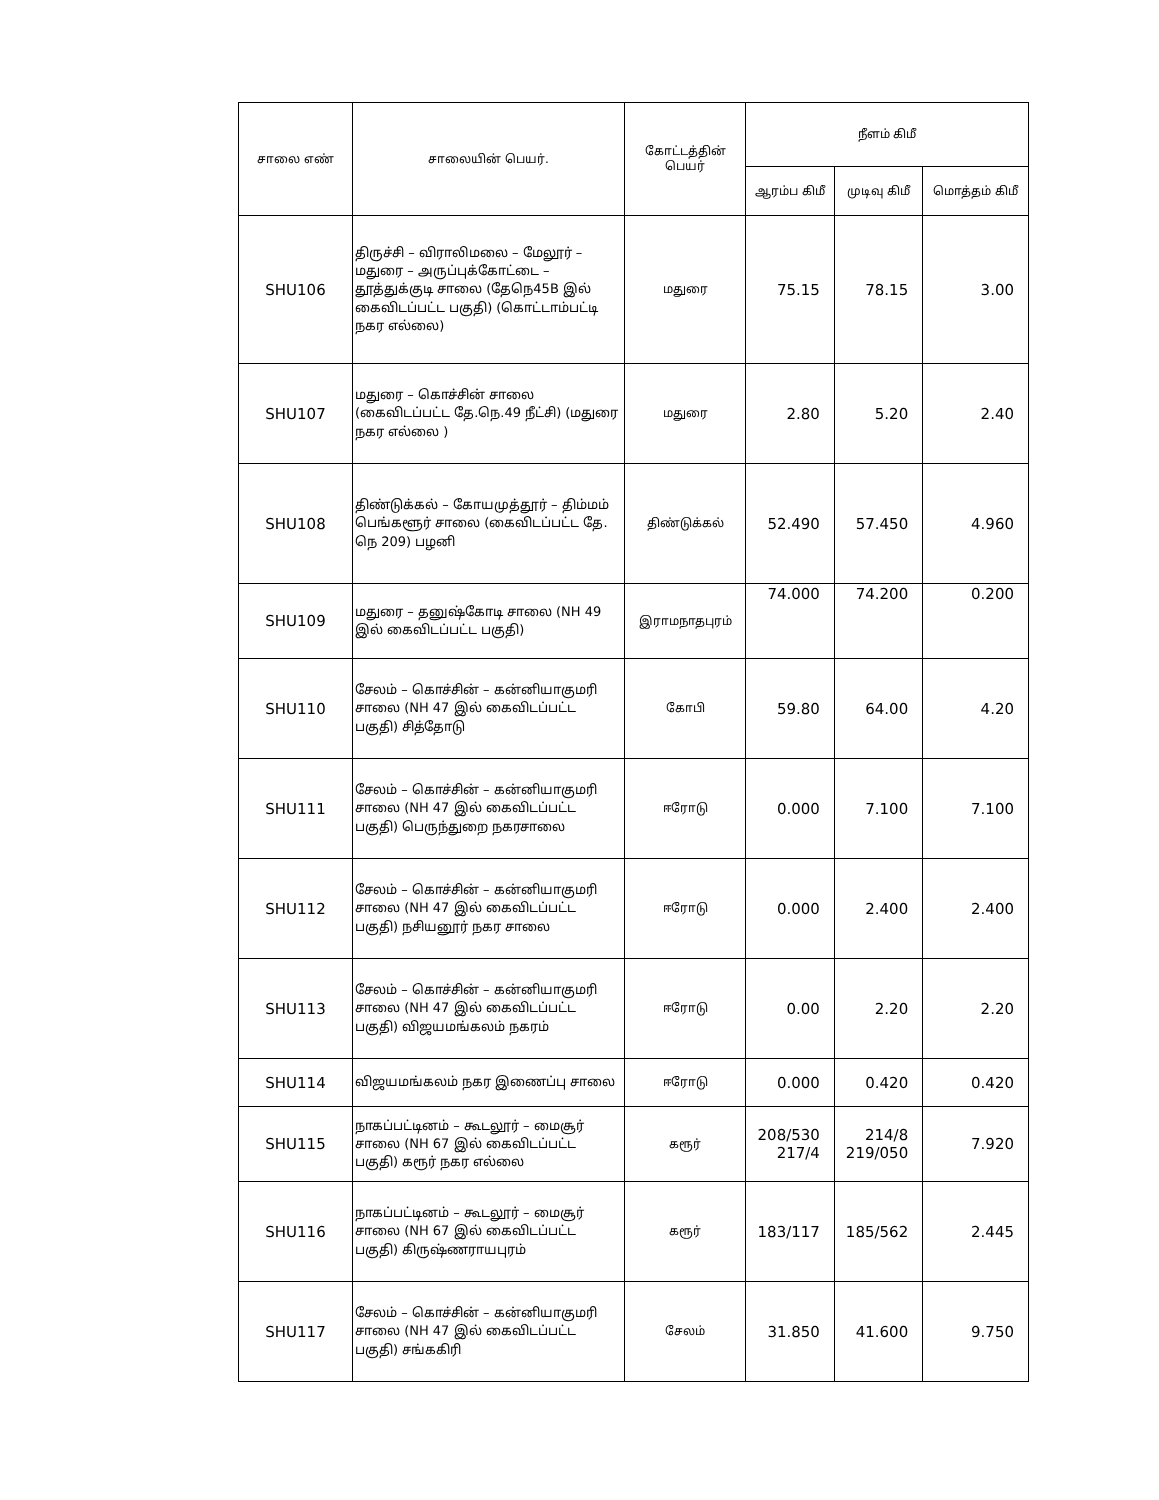| சாலை எண் | சாலையின் பெயர். | கோட்டத்தின் பெயர் | நீளம் கிமீ | | |
| --- | --- | --- | --- | --- | --- |
| | | | ஆரம்ப கிமீ | முடிவு கிமீ | மொத்தம் கிமீ |
| SHU106 | திருச்சி – விராலிமலை – மேலூர் – மதுரை – அருப்புக்கோட்டை – தூத்துக்குடி சாலை (தேநெ45B இல் கைவிடப்பட்ட பகுதி) (கொட்டாம்பட்டி நகர எல்லை) | மதுரை | 75.15 | 78.15 | 3.00 |
| SHU107 | மதுரை – கொச்சின் சாலை (கைவிடப்பட்ட தே.நெ.49 நீட்சி) (மதுரை நகர எல்லை ) | மதுரை | 2.80 | 5.20 | 2.40 |
| SHU108 | திண்டுக்கல் – கோயமுத்தூர் – திம்மம் பெங்களூர் சாலை (கைவிடப்பட்ட தே. நெ 209) பழனி | திண்டுக்கல் | 52.490 | 57.450 | 4.960 |
| SHU109 | மதுரை – தனுஷ்கோடி சாலை (NH 49 இல் கைவிடப்பட்ட பகுதி) | இராமநாதபுரம் | 74.000 | 74.200 | 0.200 |
| SHU110 | சேலம் – கொச்சின் – கன்னியாகுமரி சாலை (NH 47 இல் கைவிடப்பட்ட பகுதி) சித்தோடு | கோபி | 59.80 | 64.00 | 4.20 |
| SHU111 | சேலம் – கொச்சின் – கன்னியாகுமரி சாலை (NH 47 இல் கைவிடப்பட்ட பகுதி) பெருந்துறை நகரசாலை | ஈரோடு | 0.000 | 7.100 | 7.100 |
| SHU112 | சேலம் – கொச்சின் – கன்னியாகுமரி சாலை (NH 47 இல் கைவிடப்பட்ட பகுதி) நசியனூர் நகர சாலை | ஈரோடு | 0.000 | 2.400 | 2.400 |
| SHU113 | சேலம் – கொச்சின் – கன்னியாகுமரி சாலை (NH 47 இல் கைவிடப்பட்ட பகுதி) விஜயமங்கலம் நகரம் | ஈரோடு | 0.00 | 2.20 | 2.20 |
| SHU114 | விஜயமங்கலம் நகர இணைப்பு சாலை | ஈரோடு | 0.000 | 0.420 | 0.420 |
| SHU115 | நாகப்பட்டினம் – கூடலூர் – மைசூர் சாலை (NH 67 இல் கைவிடப்பட்ட பகுதி) கரூர் நகர எல்லை | கரூர் | 208/530 217/4 | 214/8 219/050 | 7.920 |
| SHU116 | நாகப்பட்டினம் – கூடலூர் – மைசூர் சாலை (NH 67 இல் கைவிடப்பட்ட பகுதி) கிருஷ்ணராயபுரம் | கரூர் | 183/117 | 185/562 | 2.445 |
| SHU117 | சேலம் – கொச்சின் – கன்னியாகுமரி சாலை (NH 47 இல் கைவிடப்பட்ட பகுதி) சங்ககிரி | சேலம் | 31.850 | 41.600 | 9.750 |